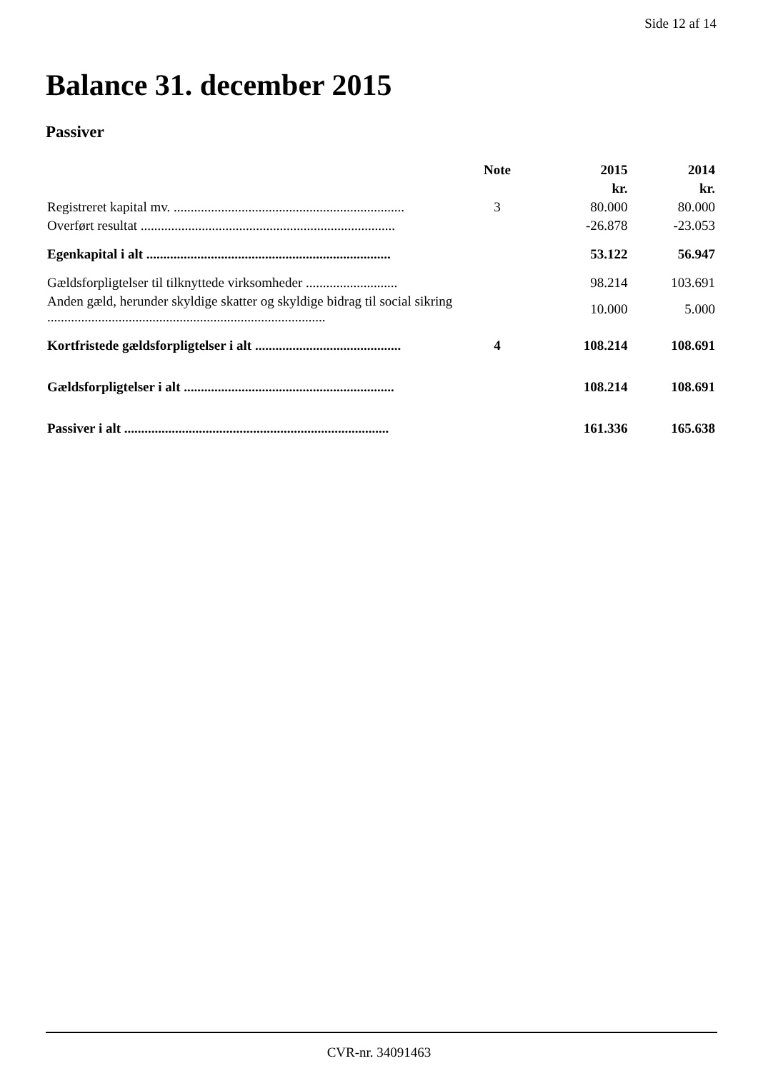Side 12 af 14
Balance 31. december 2015
Passiver
| | Note | 2015 | 2014 |
| | | kr. | kr. |
| Registreret kapital mv. .................................................................... | 3 | 80.000 | 80.000 |
| Overført resultat ........................................................................... | | -26.878 | -23.053 |
| Egenkapital i alt ........................................................................ | | 53.122 | 56.947 |
| Gældsforpligtelser til tilknyttede virksomheder ........................... | | 98.214 | 103.691 |
| Anden gæld, herunder skyldige skatter og skyldige bidrag til social sikring .................................................................................. | | 10.000 | 5.000 |
| Kortfristede gældsforpligtelser i alt ........................................... | 4 | 108.214 | 108.691 |
| Gældsforpligtelser i alt .............................................................. | | 108.214 | 108.691 |
| Passiver i alt .............................................................................. | | 161.336 | 165.638 |
CVR-nr. 34091463